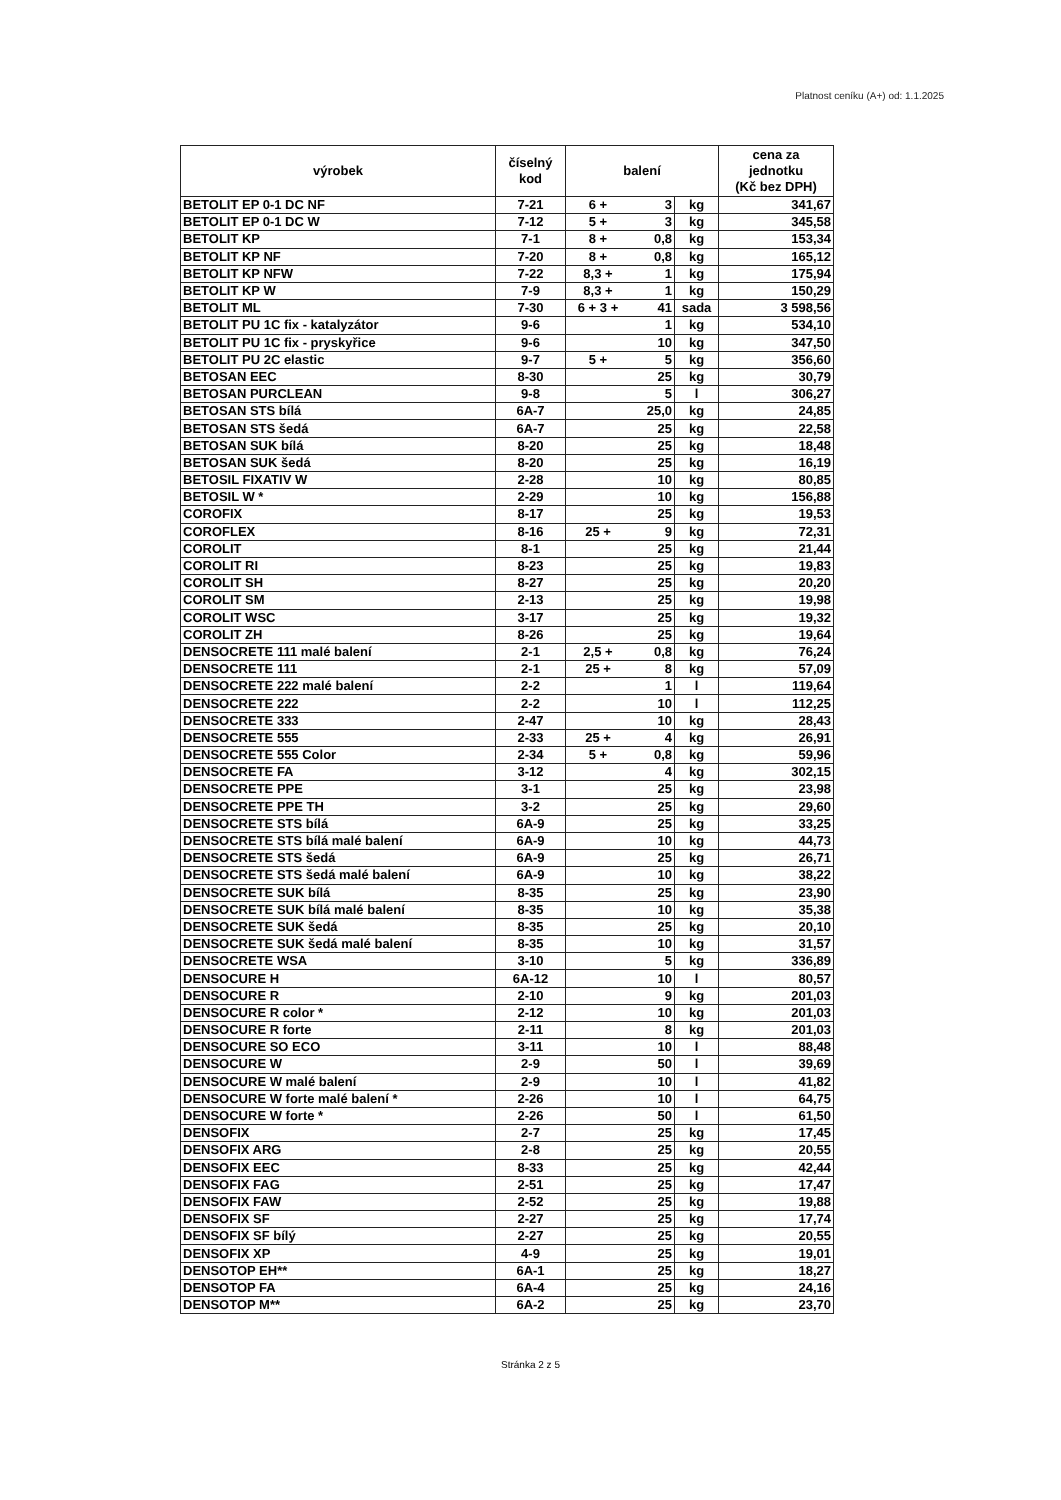Platnost ceníku (A+) od: 1.1.2025
| výrobek | číselný kod | balení | | | cena za jednotku (Kč bez DPH) |
| --- | --- | --- | --- | --- | --- |
| BETOLIT EP 0-1 DC NF | 7-21 | 6 + | 3 | kg | 341,67 |
| BETOLIT EP 0-1 DC W | 7-12 | 5 + | 3 | kg | 345,58 |
| BETOLIT KP | 7-1 | 8 + | 0,8 | kg | 153,34 |
| BETOLIT KP NF | 7-20 | 8 + | 0,8 | kg | 165,12 |
| BETOLIT KP NFW | 7-22 | 8,3 + | 1 | kg | 175,94 |
| BETOLIT KP W | 7-9 | 8,3 + | 1 | kg | 150,29 |
| BETOLIT ML | 7-30 | 6 + 3 + | 41 | sada | 3 598,56 |
| BETOLIT PU 1C fix - katalyzátor | 9-6 | | 1 | kg | 534,10 |
| BETOLIT PU 1C fix - pryskyřice | 9-6 | | 10 | kg | 347,50 |
| BETOLIT PU 2C elastic | 9-7 | 5 + | 5 | kg | 356,60 |
| BETOSAN EEC | 8-30 | | 25 | kg | 30,79 |
| BETOSAN PURCLEAN | 9-8 | | 5 | l | 306,27 |
| BETOSAN STS bílá | 6A-7 | | 25,0 | kg | 24,85 |
| BETOSAN STS šedá | 6A-7 | | 25 | kg | 22,58 |
| BETOSAN SUK bílá | 8-20 | | 25 | kg | 18,48 |
| BETOSAN SUK šedá | 8-20 | | 25 | kg | 16,19 |
| BETOSIL FIXATIV W | 2-28 | | 10 | kg | 80,85 |
| BETOSIL W * | 2-29 | | 10 | kg | 156,88 |
| COROFIX | 8-17 | | 25 | kg | 19,53 |
| COROFLEX | 8-16 | 25 + | 9 | kg | 72,31 |
| COROLIT | 8-1 | | 25 | kg | 21,44 |
| COROLIT RI | 8-23 | | 25 | kg | 19,83 |
| COROLIT SH | 8-27 | | 25 | kg | 20,20 |
| COROLIT SM | 2-13 | | 25 | kg | 19,98 |
| COROLIT WSC | 3-17 | | 25 | kg | 19,32 |
| COROLIT ZH | 8-26 | | 25 | kg | 19,64 |
| DENSOCRETE 111 malé balení | 2-1 | 2,5 + | 0,8 | kg | 76,24 |
| DENSOCRETE 111 | 2-1 | 25 + | 8 | kg | 57,09 |
| DENSOCRETE 222 malé balení | 2-2 | | 1 | l | 119,64 |
| DENSOCRETE 222 | 2-2 | | 10 | l | 112,25 |
| DENSOCRETE 333 | 2-47 | | 10 | kg | 28,43 |
| DENSOCRETE 555 | 2-33 | 25 + | 4 | kg | 26,91 |
| DENSOCRETE 555 Color | 2-34 | 5 + | 0,8 | kg | 59,96 |
| DENSOCRETE FA | 3-12 | | 4 | kg | 302,15 |
| DENSOCRETE PPE | 3-1 | | 25 | kg | 23,98 |
| DENSOCRETE PPE TH | 3-2 | | 25 | kg | 29,60 |
| DENSOCRETE STS bílá | 6A-9 | | 25 | kg | 33,25 |
| DENSOCRETE STS bílá malé balení | 6A-9 | | 10 | kg | 44,73 |
| DENSOCRETE STS šedá | 6A-9 | | 25 | kg | 26,71 |
| DENSOCRETE STS šedá malé balení | 6A-9 | | 10 | kg | 38,22 |
| DENSOCRETE SUK bílá | 8-35 | | 25 | kg | 23,90 |
| DENSOCRETE SUK bílá malé balení | 8-35 | | 10 | kg | 35,38 |
| DENSOCRETE SUK šedá | 8-35 | | 25 | kg | 20,10 |
| DENSOCRETE SUK šedá malé balení | 8-35 | | 10 | kg | 31,57 |
| DENSOCRETE WSA | 3-10 | | 5 | kg | 336,89 |
| DENSOCURE H | 6A-12 | | 10 | l | 80,57 |
| DENSOCURE R | 2-10 | | 9 | kg | 201,03 |
| DENSOCURE R color * | 2-12 | | 10 | kg | 201,03 |
| DENSOCURE R forte | 2-11 | | 8 | kg | 201,03 |
| DENSOCURE SO ECO | 3-11 | | 10 | l | 88,48 |
| DENSOCURE W | 2-9 | | 50 | l | 39,69 |
| DENSOCURE W malé balení | 2-9 | | 10 | l | 41,82 |
| DENSOCURE W forte malé balení * | 2-26 | | 10 | l | 64,75 |
| DENSOCURE W forte * | 2-26 | | 50 | l | 61,50 |
| DENSOFIX | 2-7 | | 25 | kg | 17,45 |
| DENSOFIX ARG | 2-8 | | 25 | kg | 20,55 |
| DENSOFIX EEC | 8-33 | | 25 | kg | 42,44 |
| DENSOFIX FAG | 2-51 | | 25 | kg | 17,47 |
| DENSOFIX FAW | 2-52 | | 25 | kg | 19,88 |
| DENSOFIX SF | 2-27 | | 25 | kg | 17,74 |
| DENSOFIX SF bílý | 2-27 | | 25 | kg | 20,55 |
| DENSOFIX XP | 4-9 | | 25 | kg | 19,01 |
| DENSOTOP EH** | 6A-1 | | 25 | kg | 18,27 |
| DENSOTOP FA | 6A-4 | | 25 | kg | 24,16 |
| DENSOTOP M** | 6A-2 | | 25 | kg | 23,70 |
Stránka 2 z 5